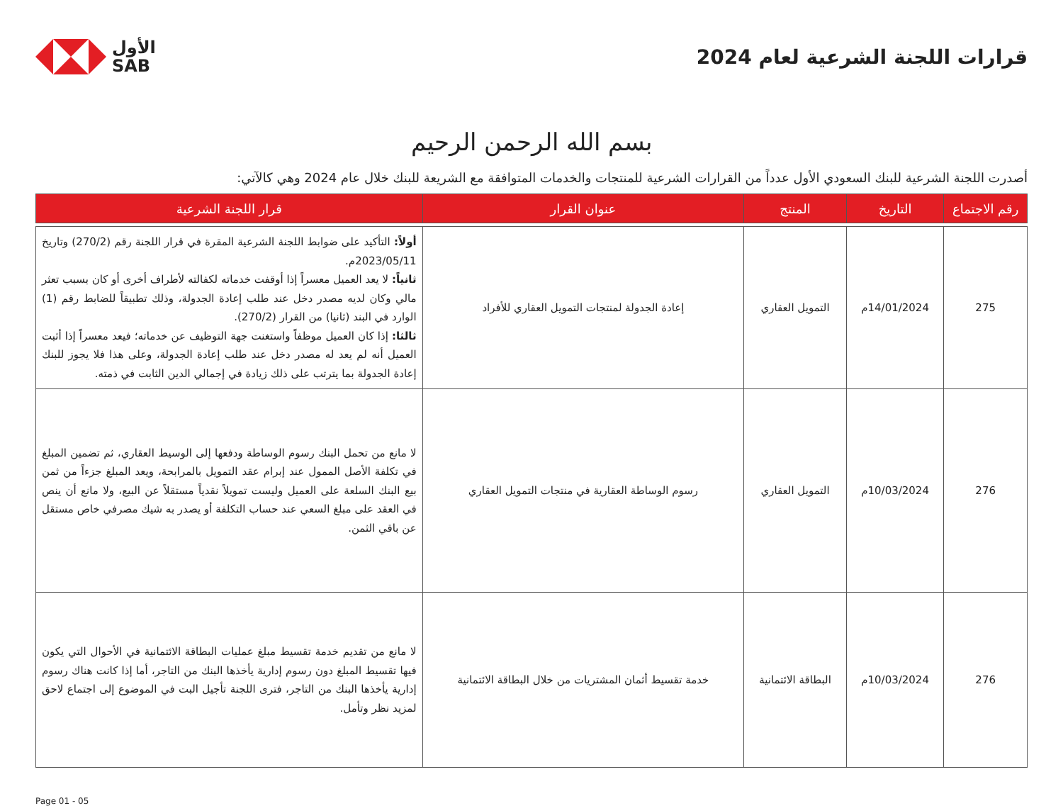قرارات اللجنة الشرعية لعام 2024
الأول
SAB
بسم الله الرحمن الرحيم
أصدرت اللجنة الشرعية للبنك السعودي الأول عدداً من القرارات الشرعية للمنتجات والخدمات المتوافقة مع الشريعة للبنك خلال عام 2024 وهي كالآتي:
| رقم الاجتماع | التاريخ | المنتج | عنوان القرار | قرار اللجنة الشرعية |
| --- | --- | --- | --- | --- |
| 275 | 14/01/2024م | التمويل العقاري | إعادة الجدولة لمنتجات التمويل العقاري للأفراد | أولاً: التأكيد على ضوابط اللجنة الشرعية المقرة في قرار اللجنة رقم (270/2) وتاريخ 2023/05/11م. ثانياً: لا يعد العميل معسراً إذا أوقفت خدماته لكفالته لأطراف أخرى أو كان بسبب تعثر مالي وكان لديه مصدر دخل عند طلب إعادة الجدولة، وذلك تطبيقاً للضابط رقم (1) الوارد في البند (ثانيا) من القرار (270/2). ثالثا: إذا كان العميل موظفاً واستغنت جهة التوظيف عن خدماته؛ فيعد معسراً إذا أثبت العميل أنه لم يعد له مصدر دخل عند طلب إعادة الجدولة، وعلى هذا فلا يجوز للبنك إعادة الجدولة بما يترتب على ذلك زيادة في إجمالي الدين الثابت في ذمته. |
| 276 | 10/03/2024م | التمويل العقاري | رسوم الوساطة العقارية في منتجات التمويل العقاري | لا مانع من تحمل البنك رسوم الوساطة ودفعها إلى الوسيط العقاري، ثم تضمين المبلغ في تكلفة الأصل الممول عند إبرام عقد التمويل بالمرابحة، ويعد المبلغ جزءاً من ثمن بيع البنك السلعة على العميل وليست تمويلاً نقدياً مستقلاً عن البيع، ولا مانع أن ينص في العقد على مبلغ السعي عند حساب التكلفة أو يصدر به شيك مصرفي خاص مستقل عن باقي الثمن. |
| 276 | 10/03/2024م | البطاقة الائتمانية | خدمة تقسيط أثمان المشتريات من خلال البطاقة الائتمانية | لا مانع من تقديم خدمة تقسيط مبلغ عمليات البطاقة الائتمانية في الأحوال التي يكون فيها تقسيط المبلغ دون رسوم إدارية يأخذها البنك من التاجر، أما إذا كانت هناك رسوم إدارية يأخذها البنك من التاجر، فترى اللجنة تأجيل البت في الموضوع إلى اجتماع لاحق لمزيد نظر وتأمل. |
Page 01 - 05